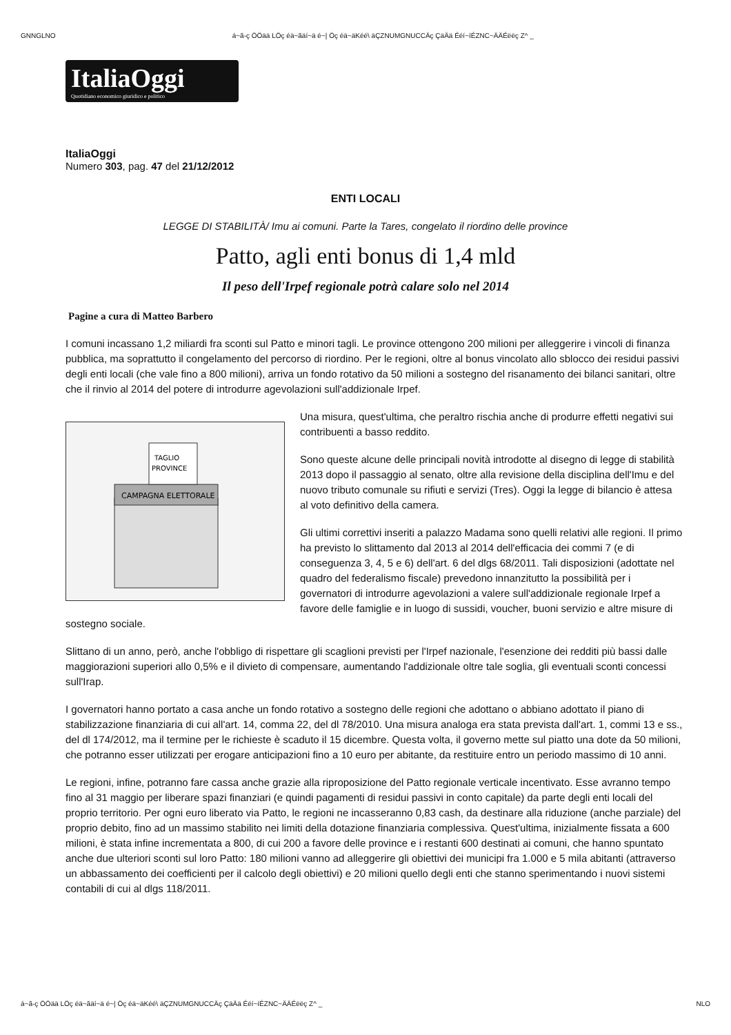GNNGLNO á~ã-ç ÖÖää LÖç éä~ãäí~ä é~| Öç éä~äKéé\ äÇZNUMGNUCCÄç ÇäÄä Ééí~íÉZNC~ÄÄÉëëç Z^ _
ItaliaOggi
Quotidiano economico giuridico e politico
ItaliaOggi
Numero 303, pag. 47 del 21/12/2012
ENTI LOCALI
LEGGE DI STABILITÀ/ Imu ai comuni. Parte la Tares, congelato il riordino delle province
Patto, agli enti bonus di 1,4 mld
Il peso dell'Irpef regionale potrà calare solo nel 2014
Pagine a cura di Matteo Barbero
I comuni incassano 1,2 miliardi fra sconti sul Patto e minori tagli. Le province ottengono 200 milioni per alleggerire i vincoli di finanza pubblica, ma soprattutto il congelamento del percorso di riordino. Per le regioni, oltre al bonus vincolato allo sblocco dei residui passivi degli enti locali (che vale fino a 800 milioni), arriva un fondo rotativo da 50 milioni a sostegno del risanamento dei bilanci sanitari, oltre che il rinvio al 2014 del potere di introdurre agevolazioni sull'addizionale Irpef.
CAMPAGNA ELETTORALE
TAGLIO
PROVINCE
Una misura, quest'ultima, che peraltro rischia anche di produrre effetti negativi sui contribuenti a basso reddito.
Sono queste alcune delle principali novità introdotte al disegno di legge di stabilità 2013 dopo il passaggio al senato, oltre alla revisione della disciplina dell'Imu e del nuovo tributo comunale su rifiuti e servizi (Tres). Oggi la legge di bilancio è attesa al voto definitivo della camera.
Gli ultimi correttivi inseriti a palazzo Madama sono quelli relativi alle regioni. Il primo ha previsto lo slittamento dal 2013 al 2014 dell'efficacia dei commi 7 (e di conseguenza 3, 4, 5 e 6) dell'art. 6 del dlgs 68/2011. Tali disposizioni (adottate nel quadro del federalismo fiscale) prevedono innanzitutto la possibilità per i governatori di introdurre agevolazioni a valere sull'addizionale regionale Irpef a favore delle famiglie e in luogo di sussidi, voucher, buoni servizio e altre misure di sostegno sociale.
Slittano di un anno, però, anche l'obbligo di rispettare gli scaglioni previsti per l'Irpef nazionale, l'esenzione dei redditi più bassi dalle maggiorazioni superiori allo 0,5% e il divieto di compensare, aumentando l'addizionale oltre tale soglia, gli eventuali sconti concessi sull'Irap.
I governatori hanno portato a casa anche un fondo rotativo a sostegno delle regioni che adottano o abbiano adottato il piano di stabilizzazione finanziaria di cui all'art. 14, comma 22, del dl 78/2010. Una misura analoga era stata prevista dall'art. 1, commi 13 e ss., del dl 174/2012, ma il termine per le richieste è scaduto il 15 dicembre. Questa volta, il governo mette sul piatto una dote da 50 milioni, che potranno esser utilizzati per erogare anticipazioni fino a 10 euro per abitante, da restituire entro un periodo massimo di 10 anni.
Le regioni, infine, potranno fare cassa anche grazie alla riproposizione del Patto regionale verticale incentivato. Esse avranno tempo fino al 31 maggio per liberare spazi finanziari (e quindi pagamenti di residui passivi in conto capitale) da parte degli enti locali del proprio territorio. Per ogni euro liberato via Patto, le regioni ne incasseranno 0,83 cash, da destinare alla riduzione (anche parziale) del proprio debito, fino ad un massimo stabilito nei limiti della dotazione finanziaria complessiva. Quest'ultima, inizialmente fissata a 600 milioni, è stata infine incrementata a 800, di cui 200 a favore delle province e i restanti 600 destinati ai comuni, che hanno spuntato anche due ulteriori sconti sul loro Patto: 180 milioni vanno ad alleggerire gli obiettivi dei municipi fra 1.000 e 5 mila abitanti (attraverso un abbassamento dei coefficienti per il calcolo degli obiettivi) e 20 milioni quello degli enti che stanno sperimentando i nuovi sistemi contabili di cui al dlgs 118/2011.
á~ã-ç ÖÖää LÖç éä~ãäí~ä é~| Öç éä~äKéé\ äÇZNUMGNUCCÄç ÇäÄä Ééí~íÉZNC~ÄÄÉëëç Z^ _ NLO